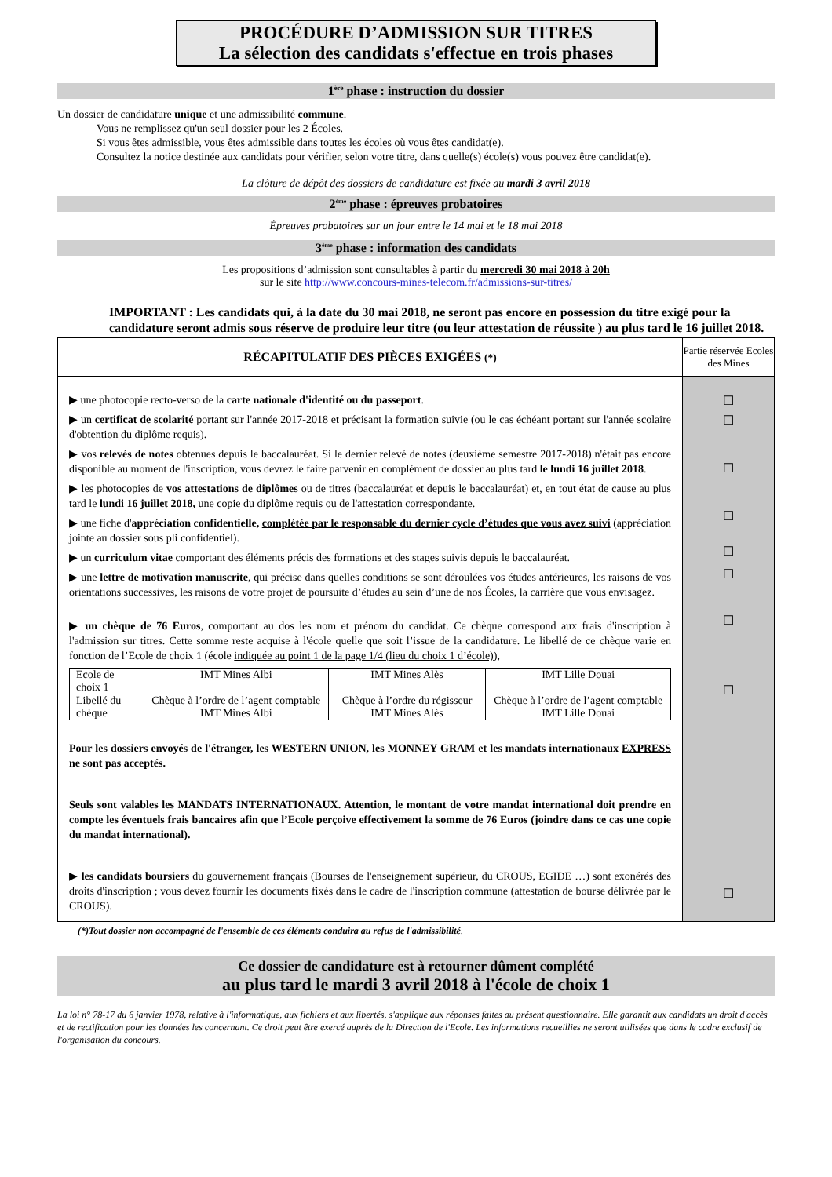PROCÉDURE D’ADMISSION SUR TITRES
La sélection des candidats s'effectue en trois phases
1<sup>ère</sup> phase : instruction du dossier
Un dossier de candidature unique et une admissibilité commune.
Vous ne remplissez qu'un seul dossier pour les 2 Écoles.
Si vous êtes admissible, vous êtes admissible dans toutes les écoles où vous êtes candidat(e).
Consultez la notice destinée aux candidats pour vérifier, selon votre titre, dans quelle(s) école(s) vous pouvez être candidat(e).
La clôture de dépôt des dossiers de candidature est fixée au mardi 3 avril 2018
2<sup>ème</sup> phase : épreuves probatoires
Épreuves probatoires sur un jour entre le 14 mai et le 18 mai 2018
3<sup>ème</sup> phase : information des candidats
Les propositions d’admission sont consultables à partir du mercredi 30 mai 2018 à 20h
sur le site http://www.concours-mines-telecom.fr/admissions-sur-titres/
IMPORTANT : Les candidats qui, à la date du 30 mai 2018, ne seront pas encore en possession du titre exigé pour la candidature seront admis sous réserve de produire leur titre (ou leur attestation de réussite ) au plus tard le 16 juillet 2018.
| RÉCAPITULATIF DES PIÈCES EXIGÉES (*) | Partie réservée Ecoles des Mines |
| ▶ une photocopie recto-verso de la carte nationale d'identité ou du passeport . ▶ un certificat de scolarité portant sur l'année 2017-2018 et précisant la formation suivie (ou le cas échéant portant sur l'année scolaire d'obtention du diplôme requis). ▶ vos relevés de notes obtenues depuis le baccalauréat. Si le dernier relevé de notes (deuxième semestre 2017-2018) n'était pas encore disponible au moment de l'inscription, vous devrez le faire parvenir en complément de dossier au plus tard le lundi 16 juillet 2018 . ▶ les photocopies de vos attestations de diplômes ou de titres (baccalauréat et depuis le baccalauréat) et, en tout état de cause au plus tard le lundi 16 juillet 2018, une copie du diplôme requis ou de l'attestation correspondante. ▶ une fiche d' appréciation confidentielle, complétée par le responsable du dernier cycle d’études que vous avez suivi (appréciation jointe au dossier sous pli confidentiel). ▶ un curriculum vitae comportant des éléments précis des formations et des stages suivis depuis le baccalauréat. ▶ une lettre de motivation manuscrite , qui précise dans quelles conditions se sont déroulées vos études antérieures, les raisons de vos orientations successives, les raisons de votre projet de poursuite d’études au sein d’une de nos Écoles, la carrière que vous envisagez. ▶ un chèque de 76 Euros , comportant au dos les nom et prénom du candidat. Ce chèque correspond aux frais d'inscription à l'admission sur titres. Cette somme reste acquise à l'école quelle que soit l’issue de la candidature. Le libellé de ce chèque varie en fonction de l’Ecole de choix 1 (école indiquée au point 1 de la page 1/4 (lieu du choix 1 d’école) ), / Ecole de choix 1 / IMT Mines Albi / IMT Mines Alès / IMT Lille Douai / / Libellé du chèque / Chèque à l’ordre de l’agent comptable IMT Mines Albi / Chèque à l’ordre du régisseur IMT Mines Alès / Chèque à l’ordre de l’agent comptable IMT Lille Douai / Pour les dossiers envoyés de l'étranger, les WESTERN UNION, les MONNEY GRAM et les mandats internationaux EXPRESS ne sont pas acceptés. Seuls sont valables les MANDATS INTERNATIONAUX. Attention, le montant de votre mandat international doit prendre en compte les éventuels frais bancaires afin que l’Ecole perçoive effectivement la somme de 76 Euros (joindre dans ce cas une copie du mandat international). ▶ les candidats boursiers du gouvernement français (Bourses de l'enseignement supérieur, du CROUS, EGIDE …) sont exonérés des droits d'inscription ; vous devez fournir les documents fixés dans le cadre de l'inscription commune (attestation de bourse délivrée par le CROUS). | ☐ ☐ ☐ ☐ ☐ ☐ ☐ ☐ ☐ |
(*)Tout dossier non accompagné de l'ensemble de ces éléments conduira au refus de l'admissibilité.
Ce dossier de candidature est à retourner dûment complété
au plus tard le mardi 3 avril 2018 à l'école de choix 1
La loi n° 78-17 du 6 janvier 1978, relative à l'informatique, aux fichiers et aux libertés, s'applique aux réponses faites au présent questionnaire. Elle garantit aux candidats un droit d'accès et de rectification pour les données les concernant. Ce droit peut être exercé auprès de la Direction de l'Ecole. Les informations recueillies ne seront utilisées que dans le cadre exclusif de l'organisation du concours.